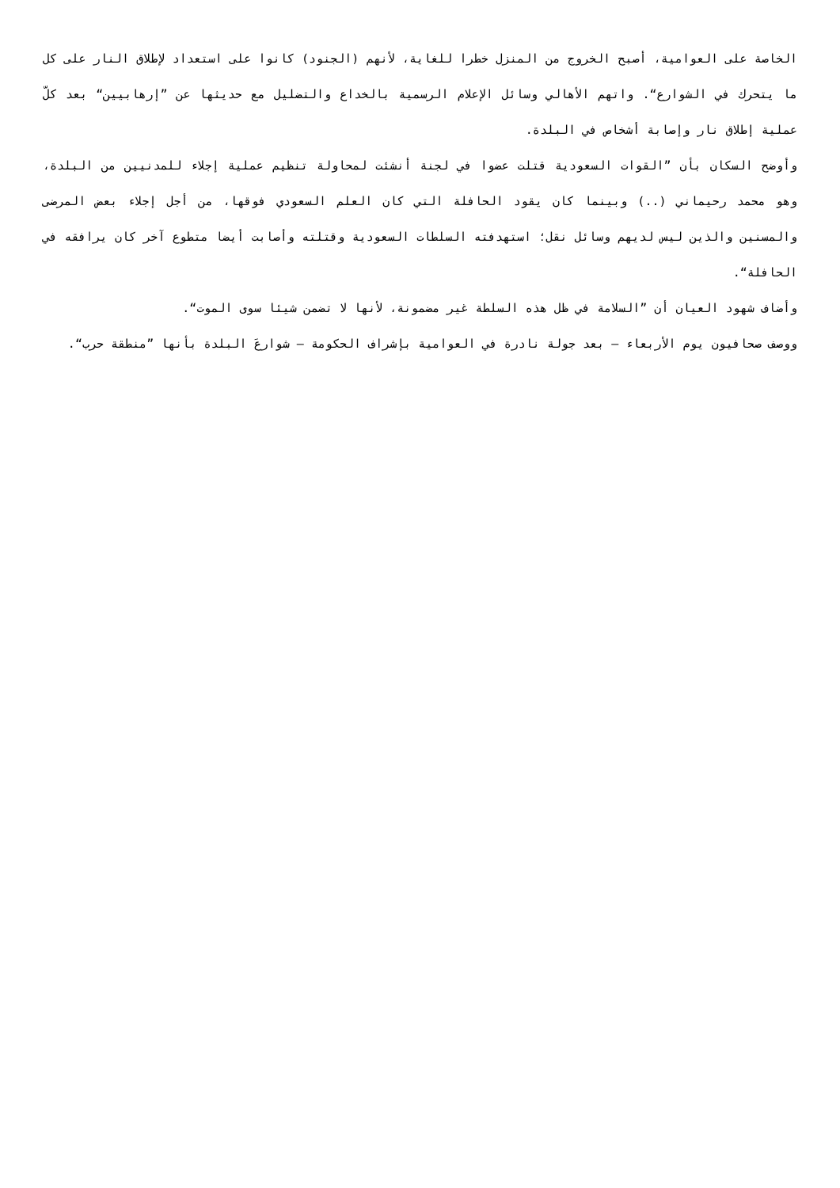الخاصة على العوامية، أصبح الخروج من المنزل خطرا للغاية، لأنهم (الجنود) كانوا على استعداد لإطلاق النار على كل ما يتحرك في الشوارع“. واتهم الأهالي وسائل الإعلام الرسمية بالخداع والتضليل مع حديثها عن ”إرهابيين“ بعد كلّ عملية إطلاق نار وإصابة أشخاص في البلدة.
وأوضح السكان بأن ”القوات السعودية قتلت عضوا في لجنة أنشئت لمحاولة تنظيم عملية إجلاء للمدنيين من البلدة، وهو محمد رحيماني (..) وبينما كان يقود الحافلة التي كان العلم السعودي فوقها، من أجل إجلاء بعض المرضى والمسنين والذين ليس لديهم وسائل نقل؛ استهدفته السلطات السعودية وقتلته وأصابت أيضا متطوع آخر كان يرافقه في الحافلة“.
وأضاف شهود العيان أن ”السلامة في ظل هذه السلطة غير مضمونة، لأنها لا تضمن شيئا سوى الموت“.
ووصف صحافيون يوم الأربعاء – بعد جولة نادرة في العوامية بإشراف الحكومة – شوارعَ البلدة بأنها ”منطقة حرب“.